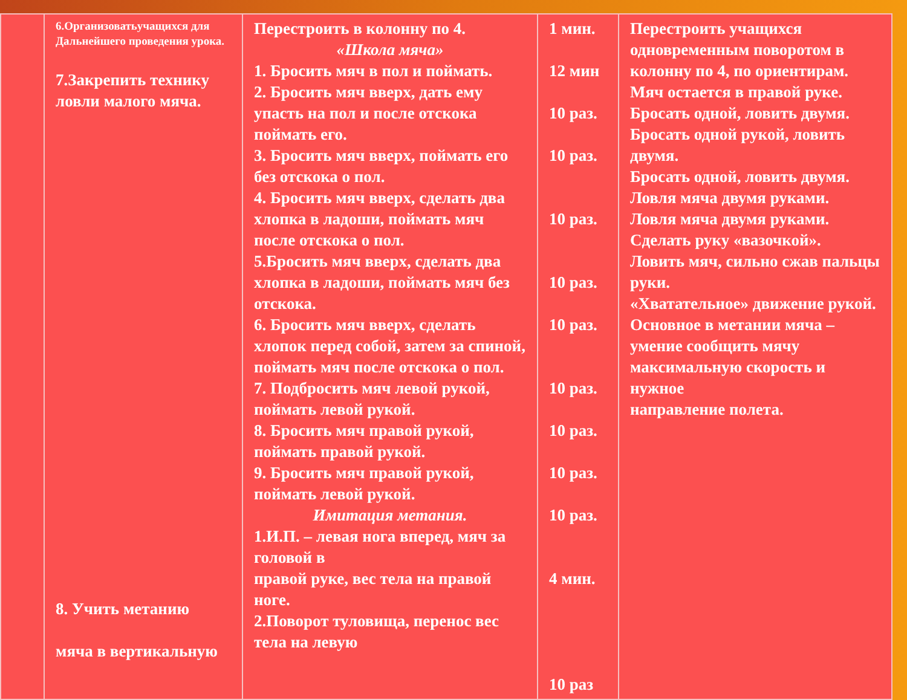| | 6.Организоватьучащихся для Дальнейшего проведения урока. 7.Закрепить технику ловли малого мяча. 8. Учить метанию мяча в вертикальную | Перестроить в колонну по 4. «Школа мяча» 1. Бросить мяч в пол и поймать. 2. Бросить мяч вверх, дать ему упасть на пол и после отскока поймать его. 3. Бросить мяч вверх, поймать его без отскока о пол. 4. Бросить мяч вверх, сделать два хлопка в ладоши, поймать мяч после отскока о пол. 5.Бросить мяч вверх, сделать два хлопка в ладоши, поймать мяч без отскока. 6. Бросить мяч вверх, сделать хлопок перед собой, затем за спиной, поймать мяч после отскока о пол. 7. Подбросить мяч левой рукой, поймать левой рукой. 8. Бросить мяч правой рукой, поймать правой рукой. 9. Бросить мяч правой рукой, поймать левой рукой. Имитация метания. 1.И.П. – левая нога вперед, мяч за головой в правой руке, вес тела на правой ноге. 2.Поворот туловища, перенос вес тела на левую | 1 мин. 12 мин 10 раз. 10 раз. 10 раз. 10 раз. 10 раз. 10 раз. 10 раз. 10 раз. 10 раз. 4 мин. 10 раз | Перестроить учащихся одновременным поворотом в колонну по 4, по ориентирам. Мяч остается в правой руке. Бросать одной, ловить двумя. Бросать одной рукой, ловить двумя. Бросать одной, ловить двумя. Ловля мяча двумя руками. Ловля мяча двумя руками. Сделать руку «вазочкой». Ловить мяч, сильно сжав пальцы руки. «Хватательное» движение рукой. Основное в метании мяча – умение сообщить мячу максимальную скорость и нужное направление полета. |